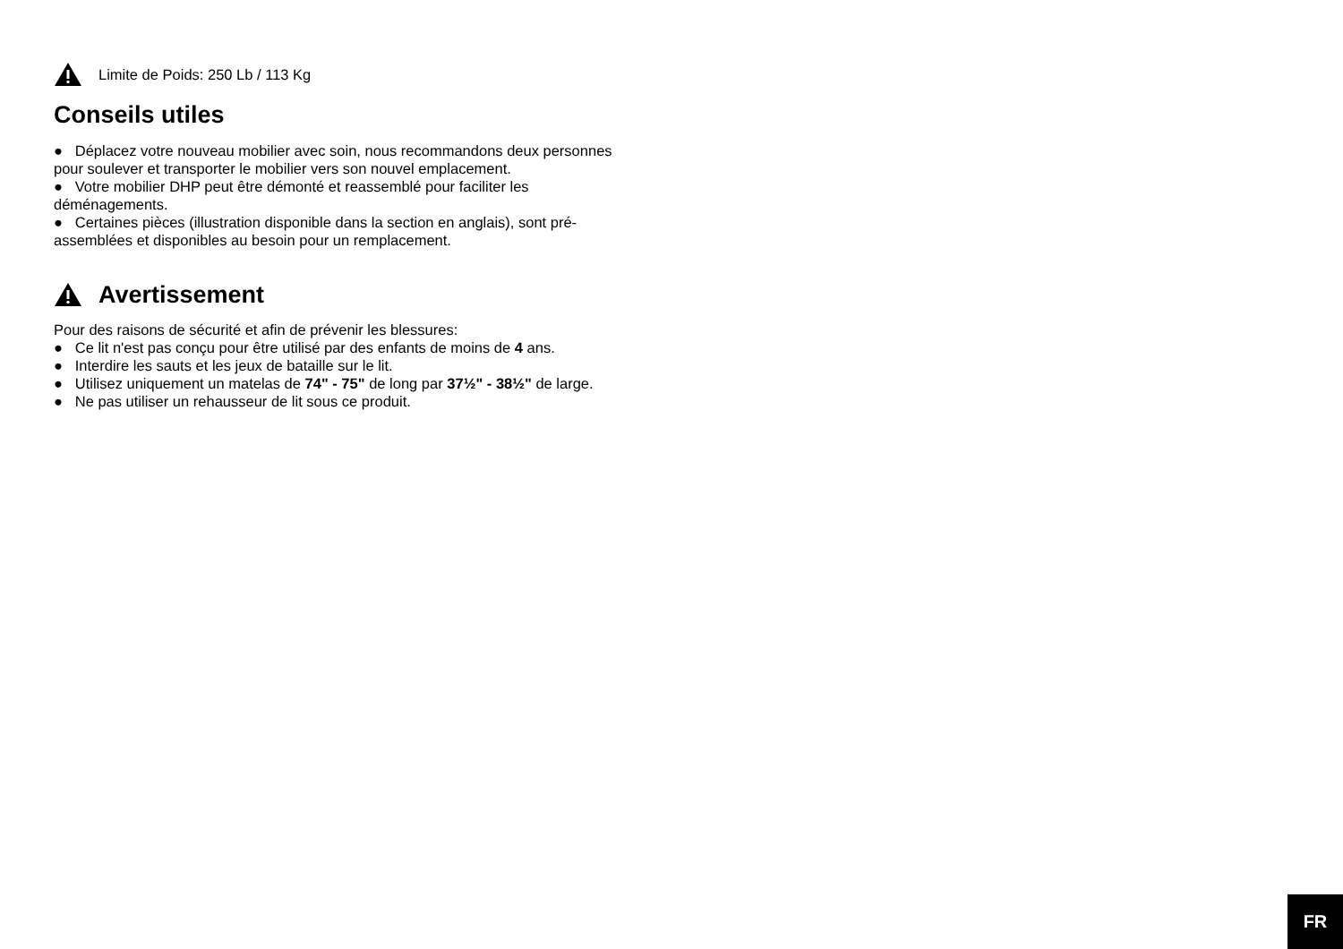Limite de Poids: 250 Lb / 113 Kg
Conseils utiles
● Déplacez votre nouveau mobilier avec soin, nous recommandons deux personnes pour soulever et transporter le mobilier vers son nouvel emplacement.
● Votre mobilier DHP peut être démonté et reassemblé pour faciliter les déménagements.
● Certaines pièces (illustration disponible dans la section en anglais), sont pré-assemblées et disponibles au besoin pour un remplacement.
Avertissement
Pour des raisons de sécurité et afin de prévenir les blessures:
● Ce lit n'est pas conçu pour être utilisé par des enfants de moins de 4 ans.
● Interdire les sauts et les jeux de bataille sur le lit.
● Utilisez uniquement un matelas de 74" - 75" de long par 37½" - 38½" de large.
● Ne pas utiliser un rehausseur de lit sous ce produit.
FR